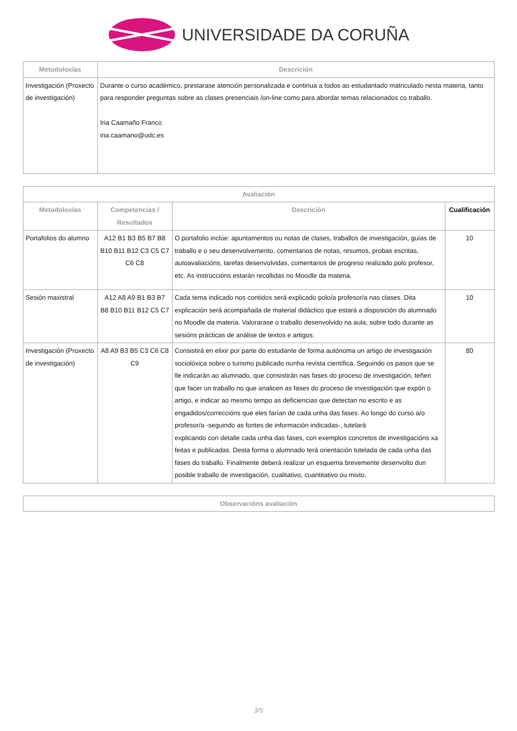UNIVERSIDADE DA CORUÑA
| Metodoloxías | Descrición |
| --- | --- |
| Investigación (Proxecto de investigación) | Durante o curso académico, prestarase atención personalizada e continua a todos ao estudantado matriculado nesta materia, tanto para responder preguntas sobre as clases presenciais /on-line como para abordar temas relacionados co traballo. Iria Caamaño Franco iria.caamano@udc.es |
| Avaliación | | | |
| --- | --- | --- | --- |
| Metodoloxías | Competencias / Resultados | Descrición | Cualificación |
| Portafolios do alumno | A12 B1 B3 B5 B7 B8 B10 B11 B12 C3 C5 C7 C6 C8 | O portafolio inclúe: apuntamentos ou notas de clases, traballos de investigación, guías de traballo e o seu desenvolvemento, comentarios de notas, resumos, probas escritas, autoavaliacións, tarefas desenvolvidas, comentarios de progreso realizado polo profesor, etc. As instruccións estarán recollidas no Moodle da materia. | 10 |
| Sesión maxistral | A12 A8 A9 B1 B3 B7 B8 B10 B11 B12 C5 C7 | Cada tema indicado nos contidos será explicado polo/a profesor/a nas clases. Dita explicación será acompañada de material didáctico que estará a disposición do alumnado no Moodle da materia. Valorarase o traballo desenvolvido na aula, sobre todo durante as sesións prácticas de análise de textos e artigos. | 10 |
| Investigación (Proxecto de investigación) | A8 A9 B3 B5 C3 C6 C8 C9 | Consistirá en elixir por parte do estudante de forma autónoma un artigo de investigación sociolóxica sobre o turismo publicado nunha revista científica. Seguindo os pasos que se lle indicarán ao alumnado, que consistirán nas fases do proceso de investigación, teñen que facer un traballo no que analicen as fases do proceso de investigación que expón o artigo, e indicar ao mesmo tempo as deficiencias que detectan no escrito e as engadidos/correccións que eles farían de cada unha das fases. Ao longo do curso a/o profesor/a -seguindo as fontes de información indicadas-, tutelará explicando con detalle cada unha das fases, con exemplos concretos de investigacións xa feitas e publicadas. Desta forma o alumnado terá orientación tutelada de cada unha das fases do traballo. Finalmente deberá realizar un esquema brevemente desenvolto dun posible traballo de investigación, cualitativo, cuantitativo ou mixto. | 80 |
| Observacións avaliación |
| --- |
3/5